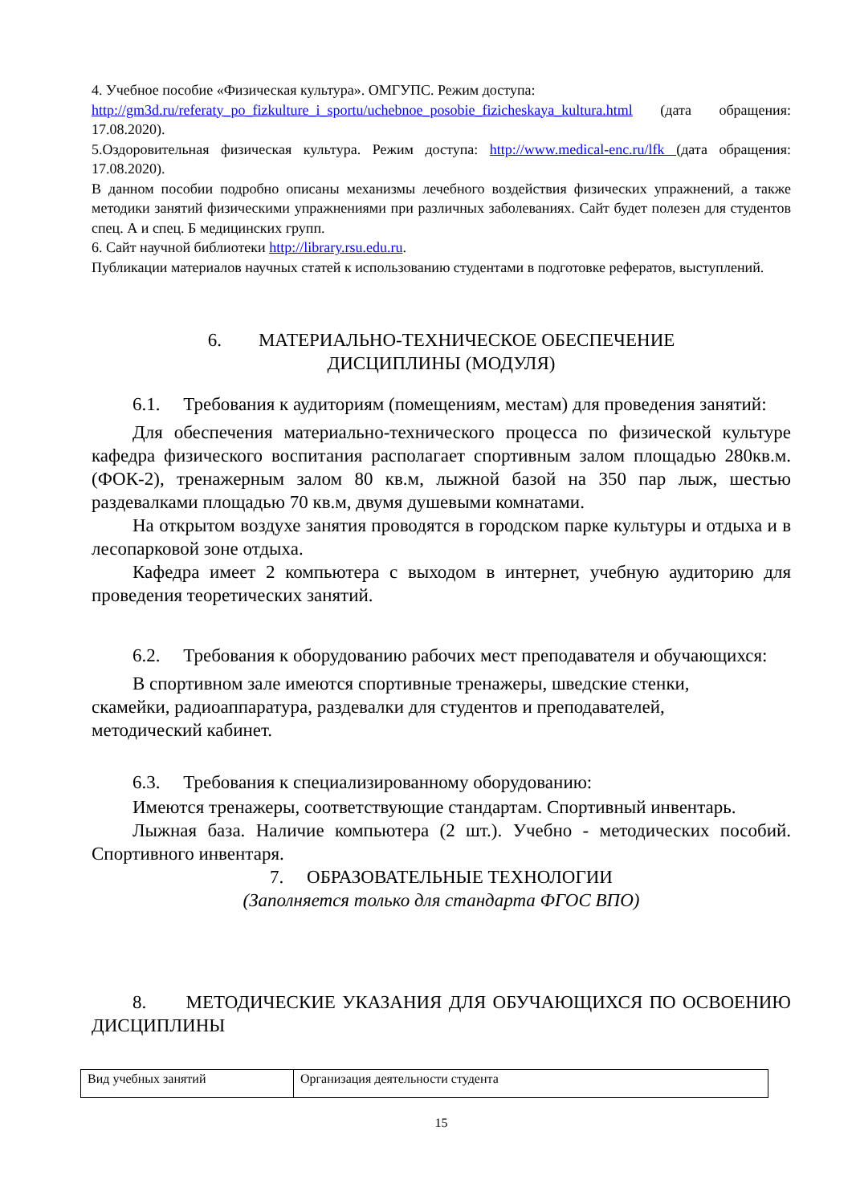4. Учебное пособие «Физическая культура». ОМГУПС. Режим доступа:
http://gm3d.ru/referaty_po_fizkulture_i_sportu/uchebnoe_posobie_fizicheskaya_kultura.html (дата обращения: 17.08.2020).
5.Оздоровительная физическая культура. Режим доступа: http://www.medical-enc.ru/lfk (дата обращения: 17.08.2020).
В данном пособии подробно описаны механизмы лечебного воздействия физических упражнений, а также методики занятий физическими упражнениями при различных заболеваниях. Сайт будет полезен для студентов спец. А и спец. Б медицинских групп.
6. Сайт научной библиотеки http://library.rsu.edu.ru.
Публикации материалов научных статей к использованию студентами в подготовке рефератов, выступлений.
6. МАТЕРИАЛЬНО-ТЕХНИЧЕСКОЕ ОБЕСПЕЧЕНИЕ
ДИСЦИПЛИНЫ (МОДУЛЯ)
6.1. Требования к аудиториям (помещениям, местам) для проведения занятий:
Для обеспечения материально-технического процесса по физической культуре кафедра физического воспитания располагает спортивным залом площадью 280кв.м. (ФОК-2), тренажерным залом 80 кв.м, лыжной базой на 350 пар лыж, шестью раздевалками площадью 70 кв.м, двумя душевыми комнатами.
На открытом воздухе занятия проводятся в городском парке культуры и отдыха и в лесопарковой зоне отдыха.
Кафедра имеет 2 компьютера с выходом в интернет, учебную аудиторию для проведения теоретических занятий.
6.2. Требования к оборудованию рабочих мест преподавателя и обучающихся:
В спортивном зале имеются спортивные тренажеры, шведские стенки,
скамейки, радиоаппаратура, раздевалки для студентов и преподавателей,
методический кабинет.
6.3. Требования к специализированному оборудованию:
Имеются тренажеры, соответствующие стандартам. Спортивный инвентарь.
Лыжная база. Наличие компьютера (2 шт.). Учебно - методических пособий. Спортивного инвентаря.
7. ОБРАЗОВАТЕЛЬНЫЕ ТЕХНОЛОГИИ
(Заполняется только для стандарта ФГОС ВПО)
8. МЕТОДИЧЕСКИЕ УКАЗАНИЯ ДЛЯ ОБУЧАЮЩИХСЯ ПО ОСВОЕНИЮ ДИСЦИПЛИНЫ
| Вид учебных занятий | Организация деятельности студента |
15